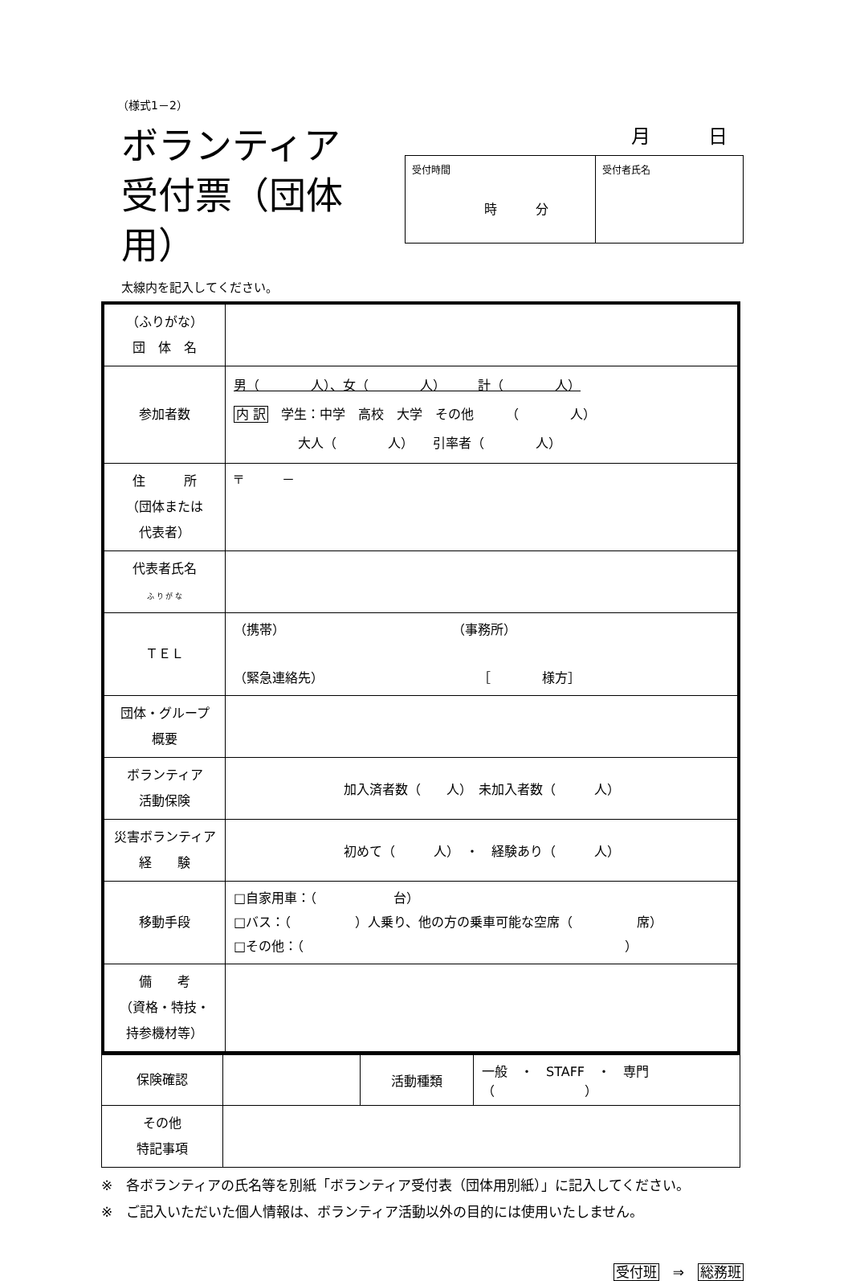（様式1－2）
ボランティア
受付票（団体用）
月　　　日
| 受付時間 時 分 | 受付者氏名 |
太線内を記入してください。
| （ふりがな） 団 体 名 | |
| 参加者数 | 男（ 人）、女（ 人） 計（ 人） 内 訳 学生：中学 高校 大学 その他 （ 人） 大人（ 人） 引率者（ 人） |
| 住 所 （団体または 代表者） | 〒 － |
| 代表者氏名 ふ り が な | |
| ＴＥＬ | （携帯） （事務所） （緊急連絡先） ［ 様方］ |
| 団体・グループ 概要 | |
| ボランティア 活動保険 | 加入済者数（ 人） 未加入者数（ 人） |
| 災害ボランティア 経 験 | 初めて（ 人） ・ 経験あり（ 人） |
| 移動手段 | □自家用車：（ 台） □バス：（ ）人乗り、他の方の乗車可能な空席（ 席） □その他：（ ） |
| 備 考 （資格・特技・ 持参機材等） | |
| 保険確認 | | 活動種類 | 一般 ・ STAFF ・ 専門（ ） |
| その他 特記事項 | | | |
※　各ボランティアの氏名等を別紙「ボランティア受付表（団体用別紙）」に記入してください。
※　ご記入いただいた個人情報は、ボランティア活動以外の目的には使用いたしません。
受付班　⇒　総務班